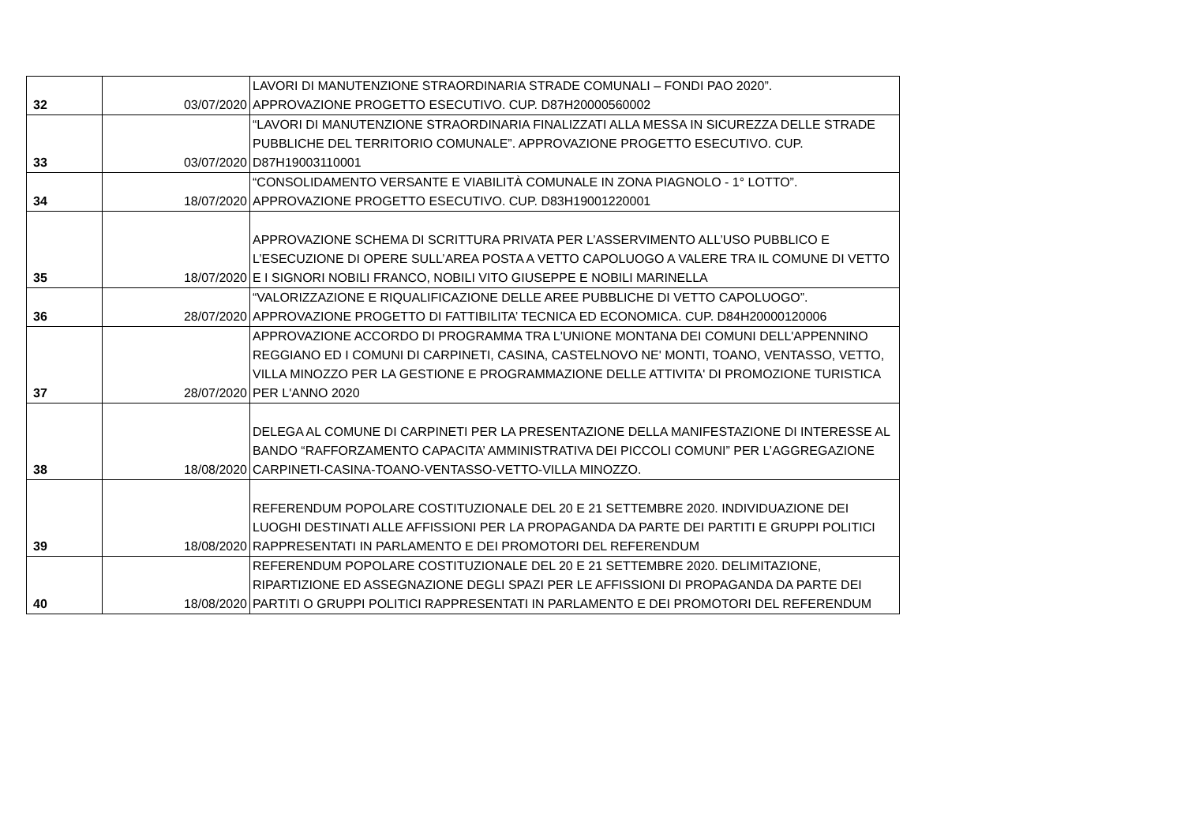| 32 | 03/07/2020 | LAVORI DI MANUTENZIONE STRAORDINARIA STRADE COMUNALI – FONDI PAO 2020”. APPROVAZIONE PROGETTO ESECUTIVO. CUP. D87H20000560002 |
| 33 | 03/07/2020 | “LAVORI DI MANUTENZIONE STRAORDINARIA FINALIZZATI ALLA MESSA IN SICUREZZA DELLE STRADE PUBBLICHE DEL TERRITORIO COMUNALE”. APPROVAZIONE PROGETTO ESECUTIVO. CUP. D87H19003110001 |
| 34 | 18/07/2020 | “CONSOLIDAMENTO VERSANTE E VIABILITÀ COMUNALE IN ZONA PIAGNOLO - 1° LOTTO”. APPROVAZIONE PROGETTO ESECUTIVO. CUP. D83H19001220001 |
| 35 | 18/07/2020 | APPROVAZIONE SCHEMA DI SCRITTURA PRIVATA PER L’ASSERVIMENTO ALL’USO PUBBLICO E L’ESECUZIONE DI OPERE SULL’AREA POSTA A VETTO CAPOLUOGO A VALERE TRA IL COMUNE DI VETTO E I SIGNORI NOBILI FRANCO, NOBILI VITO GIUSEPPE E NOBILI MARINELLA |
| 36 | 28/07/2020 | “VALORIZZAZIONE E RIQUALIFICAZIONE DELLE AREE PUBBLICHE DI VETTO CAPOLUOGO”. APPROVAZIONE PROGETTO DI FATTIBILITA’ TECNICA ED ECONOMICA. CUP. D84H20000120006 |
| 37 | 28/07/2020 | APPROVAZIONE ACCORDO DI PROGRAMMA TRA L'UNIONE MONTANA DEI COMUNI DELL'APPENNINO REGGIANO ED I COMUNI DI CARPINETI, CASINA, CASTELNOVO NE' MONTI, TOANO, VENTASSO, VETTO, VILLA MINOZZO PER LA GESTIONE E PROGRAMMAZIONE DELLE ATTIVITA' DI PROMOZIONE TURISTICA PER L'ANNO 2020 |
| 38 | 18/08/2020 | DELEGA AL COMUNE DI CARPINETI PER LA PRESENTAZIONE DELLA MANIFESTAZIONE DI INTERESSE AL BANDO “RAFFORZAMENTO CAPACITA’ AMMINISTRATIVA DEI PICCOLI COMUNI” PER L’AGGREGAZIONE CARPINETI-CASINA-TOANO-VENTASSO-VETTO-VILLA MINOZZO. |
| 39 | 18/08/2020 | REFERENDUM POPOLARE COSTITUZIONALE DEL 20 E 21 SETTEMBRE 2020. INDIVIDUAZIONE DEI LUOGHI DESTINATI ALLE AFFISSIONI PER LA PROPAGANDA DA PARTE DEI PARTITI E GRUPPI POLITICI RAPPRESENTATI IN PARLAMENTO E DEI PROMOTORI DEL REFERENDUM |
| 40 | 18/08/2020 | REFERENDUM POPOLARE COSTITUZIONALE DEL 20 E 21 SETTEMBRE 2020. DELIMITAZIONE, RIPARTIZIONE ED ASSEGNAZIONE DEGLI SPAZI PER LE AFFISSIONI DI PROPAGANDA DA PARTE DEI PARTITI O GRUPPI POLITICI RAPPRESENTATI IN PARLAMENTO E DEI PROMOTORI DEL REFERENDUM |